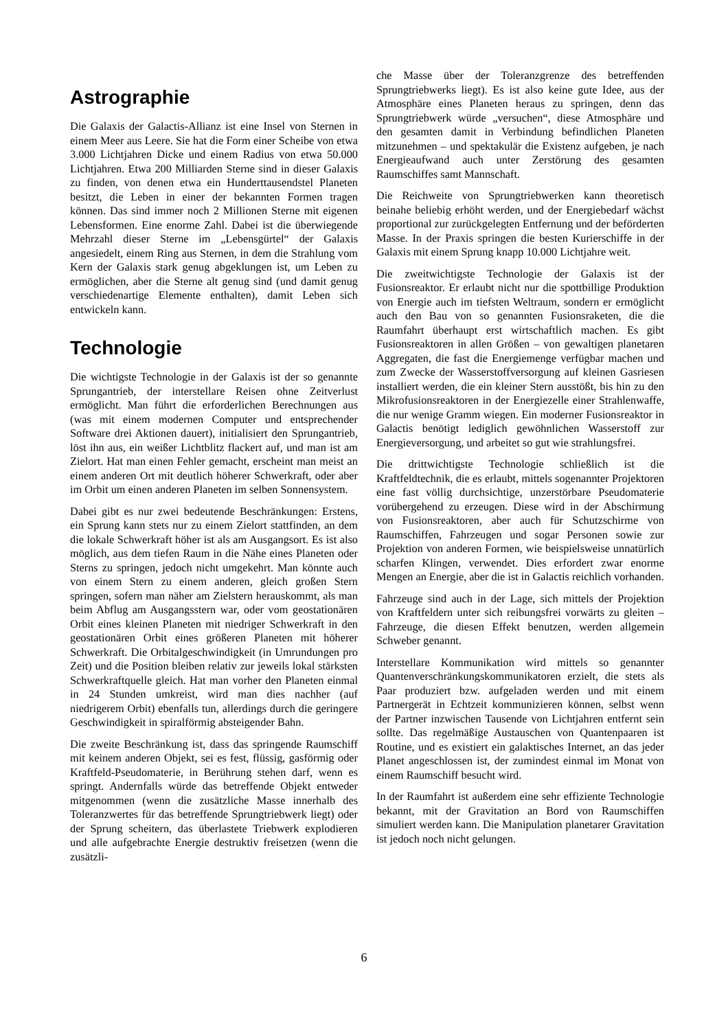Astrographie
Die Galaxis der Galactis-Allianz ist eine Insel von Sternen in einem Meer aus Leere. Sie hat die Form einer Scheibe von etwa 3.000 Lichtjahren Dicke und einem Radius von etwa 50.000 Lichtjahren. Etwa 200 Milliarden Sterne sind in dieser Galaxis zu finden, von denen etwa ein Hunderttausendstel Planeten besitzt, die Leben in einer der bekannten Formen tragen können. Das sind immer noch 2 Millionen Sterne mit eigenen Lebensformen. Eine enorme Zahl. Dabei ist die überwiegende Mehrzahl dieser Sterne im „Lebensgürtel“ der Galaxis angesiedelt, einem Ring aus Sternen, in dem die Strahlung vom Kern der Galaxis stark genug abgeklungen ist, um Leben zu ermöglichen, aber die Sterne alt genug sind (und damit genug verschiedenartige Elemente enthalten), damit Leben sich entwickeln kann.
Technologie
Die wichtigste Technologie in der Galaxis ist der so genannte Sprungantrieb, der interstellare Reisen ohne Zeitverlust ermöglicht. Man führt die erforderlichen Berechnungen aus (was mit einem modernen Computer und entsprechender Software drei Aktionen dauert), initialisiert den Sprungantrieb, löst ihn aus, ein weißer Lichtblitz flackert auf, und man ist am Zielort. Hat man einen Fehler gemacht, erscheint man meist an einem anderen Ort mit deutlich höherer Schwerkraft, oder aber im Orbit um einen anderen Planeten im selben Sonnensystem.
Dabei gibt es nur zwei bedeutende Beschränkungen: Erstens, ein Sprung kann stets nur zu einem Zielort stattfinden, an dem die lokale Schwerkraft höher ist als am Ausgangsort. Es ist also möglich, aus dem tiefen Raum in die Nähe eines Planeten oder Sterns zu springen, jedoch nicht umgekehrt. Man könnte auch von einem Stern zu einem anderen, gleich großen Stern springen, sofern man näher am Zielstern herauskommt, als man beim Abflug am Ausgangsstern war, oder vom geostationären Orbit eines kleinen Planeten mit niedriger Schwerkraft in den geostationären Orbit eines größeren Planeten mit höherer Schwerkraft. Die Orbitalgeschwindigkeit (in Umrundungen pro Zeit) und die Position bleiben relativ zur jeweils lokal stärksten Schwerkraftquelle gleich. Hat man vorher den Planeten einmal in 24 Stunden umkreist, wird man dies nachher (auf niedrigerem Orbit) ebenfalls tun, allerdings durch die geringere Geschwindigkeit in spiralförmig absteigender Bahn.
Die zweite Beschränkung ist, dass das springende Raumschiff mit keinem anderen Objekt, sei es fest, flüssig, gasförmig oder Kraftfeld-Pseudomaterie, in Berührung stehen darf, wenn es springt. Andernfalls würde das betreffende Objekt entweder mitgenommen (wenn die zusätzliche Masse innerhalb des Toleranzwertes für das betreffende Sprungtriebwerk liegt) oder der Sprung scheitern, das überlastete Triebwerk explodieren und alle aufgebrachte Energie destruktiv freisetzen (wenn die zusätzli-
che Masse über der Toleranzgrenze des betreffenden Sprungtriebwerks liegt). Es ist also keine gute Idee, aus der Atmosphäre eines Planeten heraus zu springen, denn das Sprungtriebwerk würde „versuchen“, diese Atmosphäre und den gesamten damit in Verbindung befindlichen Planeten mitzunehmen – und spektakulär die Existenz aufgeben, je nach Energieaufwand auch unter Zerstörung des gesamten Raumschiffes samt Mannschaft.
Die Reichweite von Sprungtriebwerken kann theoretisch beinahe beliebig erhöht werden, und der Energiebedarf wächst proportional zur zurückgelegten Entfernung und der beförderten Masse. In der Praxis springen die besten Kurierschiffe in der Galaxis mit einem Sprung knapp 10.000 Lichtjahre weit.
Die zweitwichtigste Technologie der Galaxis ist der Fusionsreaktor. Er erlaubt nicht nur die spottbillige Produktion von Energie auch im tiefsten Weltraum, sondern er ermöglicht auch den Bau von so genannten Fusionsraketen, die die Raumfahrt überhaupt erst wirtschaftlich machen. Es gibt Fusionsreaktoren in allen Größen – von gewaltigen planetaren Aggregaten, die fast die Energiemenge verfügbar machen und zum Zwecke der Wasserstoffversorgung auf kleinen Gasriesen installiert werden, die ein kleiner Stern ausstößt, bis hin zu den Mikrofusionsreaktoren in der Energiezelle einer Strahlenwaffe, die nur wenige Gramm wiegen. Ein moderner Fusionsreaktor in Galactis benötigt lediglich gewöhnlichen Wasserstoff zur Energieversorgung, und arbeitet so gut wie strahlungsfrei.
Die drittwichtigste Technologie schließlich ist die Kraftfeldtechnik, die es erlaubt, mittels sogenannter Projektoren eine fast völlig durchsichtige, unzerstörbare Pseudomaterie vorübergehend zu erzeugen. Diese wird in der Abschirmung von Fusionsreaktoren, aber auch für Schutzschirme von Raumschiffen, Fahrzeugen und sogar Personen sowie zur Projektion von anderen Formen, wie beispielsweise unnatürlich scharfen Klingen, verwendet. Dies erfordert zwar enorme Mengen an Energie, aber die ist in Galactis reichlich vorhanden.
Fahrzeuge sind auch in der Lage, sich mittels der Projektion von Kraftfeldern unter sich reibungsfrei vorwärts zu gleiten – Fahrzeuge, die diesen Effekt benutzen, werden allgemein Schweber genannt.
Interstellare Kommunikation wird mittels so genannter Quantenverschränkungskommunikatoren erzielt, die stets als Paar produziert bzw. aufgeladen werden und mit einem Partnergerät in Echtzeit kommunizieren können, selbst wenn der Partner inzwischen Tausende von Lichtjahren entfernt sein sollte. Das regelmäßige Austauschen von Quantenpaaren ist Routine, und es existiert ein galaktisches Internet, an das jeder Planet angeschlossen ist, der zumindest einmal im Monat von einem Raumschiff besucht wird.
In der Raumfahrt ist außerdem eine sehr effiziente Technologie bekannt, mit der Gravitation an Bord von Raumschiffen simuliert werden kann. Die Manipulation planetarer Gravitation ist jedoch noch nicht gelungen.
6